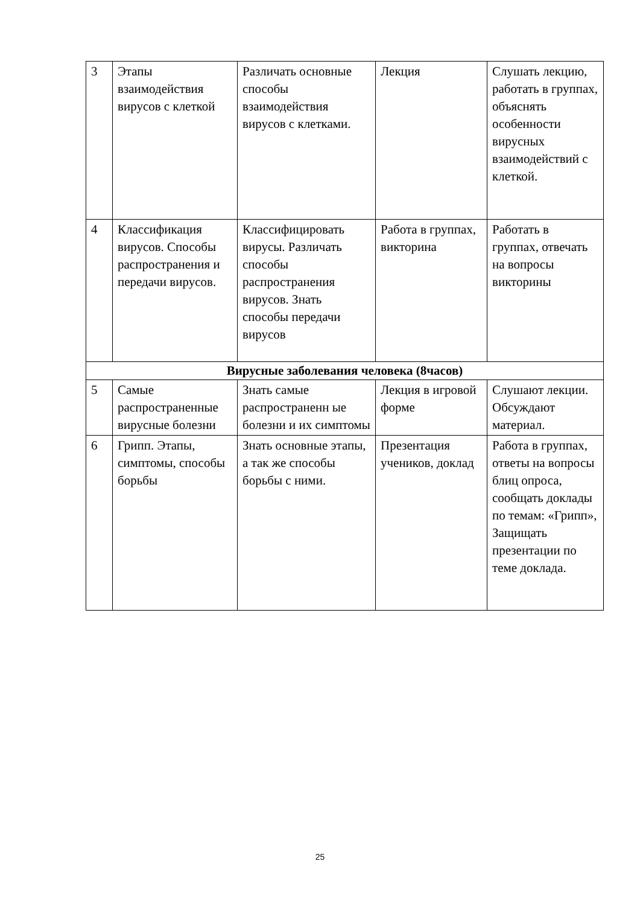| 3 | Этапы взаимодействия вирусов с клеткой | Различать основные способы взаимодействия вирусов с клетками. | Лекция | Слушать лекцию, работать в группах, объяснять особенности вирусных взаимодействий с клеткой. |
| 4 | Классификация вирусов. Способы распространения и передачи вирусов. | Классифицировать вирусы. Различать способы распространения вирусов. Знать способы передачи вирусов | Работа в группах, викторина | Работать в группах, отвечать на вопросы викторины |
| Вирусные заболевания человека (8часов) | | | | |
| 5 | Самые распространенные вирусные болезни | Знать самые распространенн ые болезни и их симптомы | Лекция в игровой форме | Слушают лекции. Обсуждают материал. |
| 6 | Грипп. Этапы, симптомы, способы борьбы | Знать основные этапы, а так же способы борьбы с ними. | Презентация учеников, доклад | Работа в группах, ответы на вопросы блиц опроса, сообщать доклады по темам: «Грипп», Защищать презентации по теме доклада. |
25